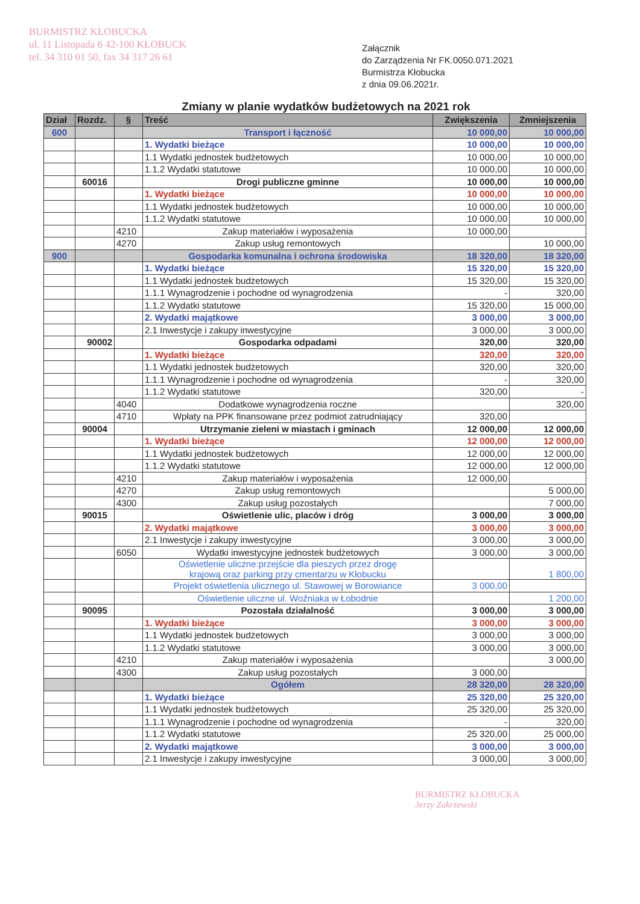BURMISTRZ KŁOBUCKA
ul. 11 Listopada 6 42-100 KŁOBUCK
tel. 34 310 01 50, fax 34 317 26 61
Załącznik
do Zarządzenia Nr FK.0050.071.2021
Burmistrza Kłobucka
z dnia 09.06.2021r.
Zmiany w planie wydatków budżetowych na 2021 rok
| Dział | Rozdz. | § | Treść | Zwiększenia | Zmniejszenia |
| --- | --- | --- | --- | --- | --- |
| 600 | | | Transport i łączność | 10 000,00 | 10 000,00 |
| | | | 1. Wydatki bieżące | 10 000,00 | 10 000,00 |
| | | | 1.1 Wydatki jednostek budżetowych | 10 000,00 | 10 000,00 |
| | | | 1.1.2 Wydatki statutowe | 10 000,00 | 10 000,00 |
| | 60016 | | Drogi publiczne gminne | 10 000,00 | 10 000,00 |
| | | | 1. Wydatki bieżące | 10 000,00 | 10 000,00 |
| | | | 1.1 Wydatki jednostek budżetowych | 10 000,00 | 10 000,00 |
| | | | 1.1.2 Wydatki statutowe | 10 000,00 | 10 000,00 |
| | | 4210 | Zakup materiałów i wyposażenia | 10 000,00 | |
| | | 4270 | Zakup usług remontowych | | 10 000,00 |
| 900 | | | Gospodarka komunalna i ochrona środowiska | 18 320,00 | 18 320,00 |
| | | | 1. Wydatki bieżące | 15 320,00 | 15 320,00 |
| | | | 1.1 Wydatki jednostek budżetowych | 15 320,00 | 15 320,00 |
| | | | 1.1.1 Wynagrodzenie i pochodne od wynagrodzenia | - | 320,00 |
| | | | 1.1.2 Wydatki statutowe | 15 320,00 | 15 000,00 |
| | | | 2. Wydatki majątkowe | 3 000,00 | 3 000,00 |
| | | | 2.1 Inwestycje i zakupy inwestycyjne | 3 000,00 | 3 000,00 |
| | 90002 | | Gospodarka odpadami | 320,00 | 320,00 |
| | | | 1. Wydatki bieżące | 320,00 | 320,00 |
| | | | 1.1 Wydatki jednostek budżetowych | 320,00 | 320,00 |
| | | | 1.1.1 Wynagrodzenie i pochodne od wynagrodzenia | - | 320,00 |
| | | | 1.1.2 Wydatki statutowe | 320,00 | - |
| | | 4040 | Dodatkowe wynagrodzenia roczne | | 320,00 |
| | | 4710 | Wpłaty na PPK finansowane przez podmiot zatrudniający | 320,00 | |
| | 90004 | | Utrzymanie zieleni w miastach i gminach | 12 000,00 | 12 000,00 |
| | | | 1. Wydatki bieżące | 12 000,00 | 12 000,00 |
| | | | 1.1 Wydatki jednostek budżetowych | 12 000,00 | 12 000,00 |
| | | | 1.1.2 Wydatki statutowe | 12 000,00 | 12 000,00 |
| | | 4210 | Zakup materiałów i wyposażenia | 12 000,00 | |
| | | 4270 | Zakup usług remontowych | | 5 000,00 |
| | | 4300 | Zakup usług pozostałych | | 7 000,00 |
| | 90015 | | Oświetlenie ulic, placów i dróg | 3 000,00 | 3 000,00 |
| | | | 2. Wydatki majątkowe | 3 000,00 | 3 000,00 |
| | | | 2.1 Inwestycje i zakupy inwestycyjne | 3 000,00 | 3 000,00 |
| | | 6050 | Wydatki inwestycyjne jednostek budżetowych | 3 000,00 | 3 000,00 |
| | | | Oświetlenie uliczne:przejście dla pieszych przez drogę krajową oraz parking przy cmentarzu w Kłobucku | | 1 800,00 |
| | | | Projekt oświetlenia ulicznego ul. Stawowej w Borowiance | 3 000,00 | |
| | | | Oświetlenie uliczne ul. Woźniaka w Łobodnie | | 1 200,00 |
| | 90095 | | Pozostała działalność | 3 000,00 | 3 000,00 |
| | | | 1. Wydatki bieżące | 3 000,00 | 3 000,00 |
| | | | 1.1 Wydatki jednostek budżetowych | 3 000,00 | 3 000,00 |
| | | | 1.1.2 Wydatki statutowe | 3 000,00 | 3 000,00 |
| | | 4210 | Zakup materiałów i wyposażenia | | 3 000,00 |
| | | 4300 | Zakup usług pozostałych | 3 000,00 | |
| | | | Ogółem | 28 320,00 | 28 320,00 |
| | | | 1. Wydatki bieżące | 25 320,00 | 25 320,00 |
| | | | 1.1 Wydatki jednostek budżetowych | 25 320,00 | 25 320,00 |
| | | | 1.1.1 Wynagrodzenie i pochodne od wynagrodzenia | - | 320,00 |
| | | | 1.1.2 Wydatki statutowe | 25 320,00 | 25 000,00 |
| | | | 2. Wydatki majątkowe | 3 000,00 | 3 000,00 |
| | | | 2.1 Inwestycje i zakupy inwestycyjne | 3 000,00 | 3 000,00 |
BURMISTRZ KŁOBUCKA
Jerzy Zakrzewski